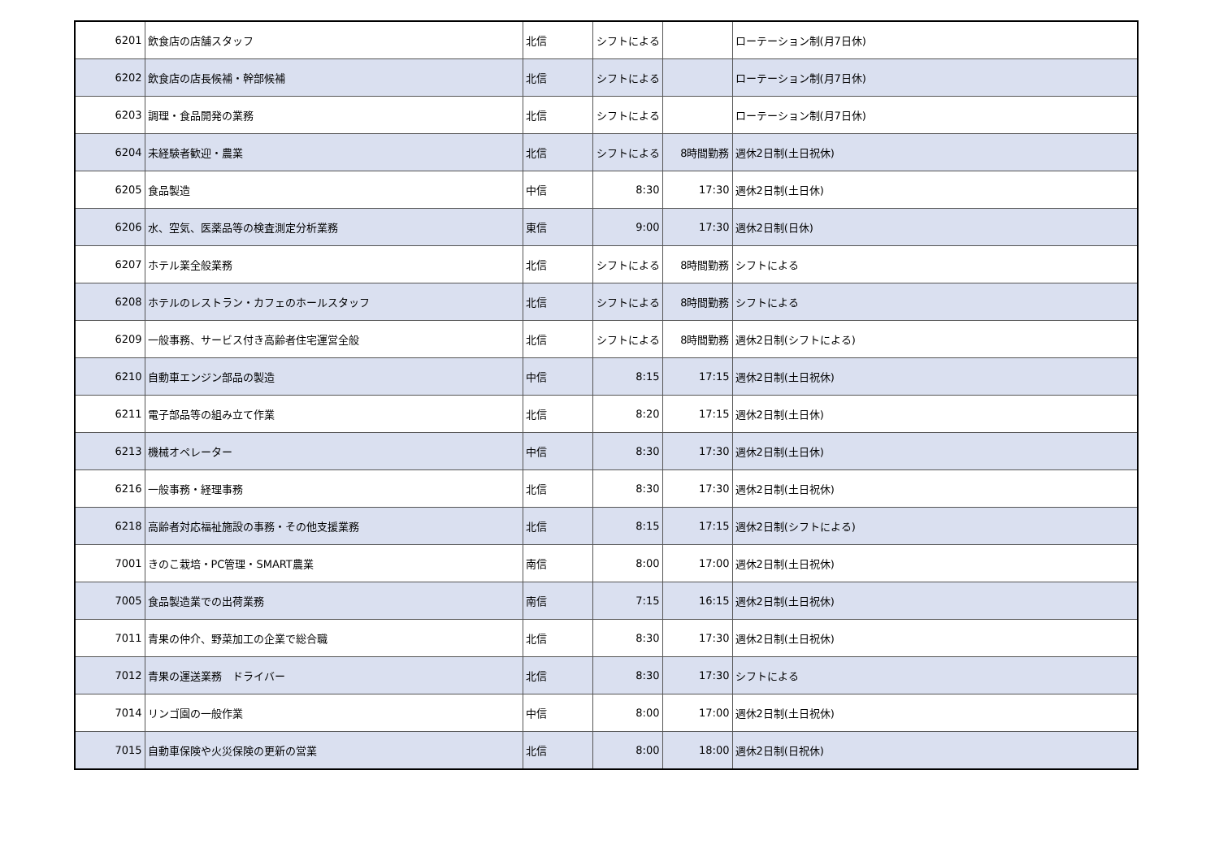| 6201 | 飲食店の店舗スタッフ | 北信 | シフトによる | | ローテーション制(月7日休) |
| 6202 | 飲食店の店長候補・幹部候補 | 北信 | シフトによる | | ローテーション制(月7日休) |
| 6203 | 調理・食品開発の業務 | 北信 | シフトによる | | ローテーション制(月7日休) |
| 6204 | 未経験者歓迎・農業 | 北信 | シフトによる | 8時間勤務 | 週休2日制(土日祝休) |
| 6205 | 食品製造 | 中信 | 8:30 | 17:30 | 週休2日制(土日休) |
| 6206 | 水、空気、医薬品等の検査測定分析業務 | 東信 | 9:00 | 17:30 | 週休2日制(日休) |
| 6207 | ホテル業全般業務 | 北信 | シフトによる | 8時間勤務 | シフトによる |
| 6208 | ホテルのレストラン・カフェのホールスタッフ | 北信 | シフトによる | 8時間勤務 | シフトによる |
| 6209 | 一般事務、サービス付き高齢者住宅運営全般 | 北信 | シフトによる | 8時間勤務 | 週休2日制(シフトによる) |
| 6210 | 自動車エンジン部品の製造 | 中信 | 8:15 | 17:15 | 週休2日制(土日祝休) |
| 6211 | 電子部品等の組み立て作業 | 北信 | 8:20 | 17:15 | 週休2日制(土日休) |
| 6213 | 機械オペレーター | 中信 | 8:30 | 17:30 | 週休2日制(土日休) |
| 6216 | 一般事務・経理事務 | 北信 | 8:30 | 17:30 | 週休2日制(土日祝休) |
| 6218 | 高齢者対応福祉施設の事務・その他支援業務 | 北信 | 8:15 | 17:15 | 週休2日制(シフトによる) |
| 7001 | きのこ栽培・PC管理・SMART農業 | 南信 | 8:00 | 17:00 | 週休2日制(土日祝休) |
| 7005 | 食品製造業での出荷業務 | 南信 | 7:15 | 16:15 | 週休2日制(土日祝休) |
| 7011 | 青果の仲介、野菜加工の企業で総合職 | 北信 | 8:30 | 17:30 | 週休2日制(土日祝休) |
| 7012 | 青果の運送業務 ドライバー | 北信 | 8:30 | 17:30 | シフトによる |
| 7014 | リンゴ園の一般作業 | 中信 | 8:00 | 17:00 | 週休2日制(土日祝休) |
| 7015 | 自動車保険や火災保険の更新の営業 | 北信 | 8:00 | 18:00 | 週休2日制(日祝休) |